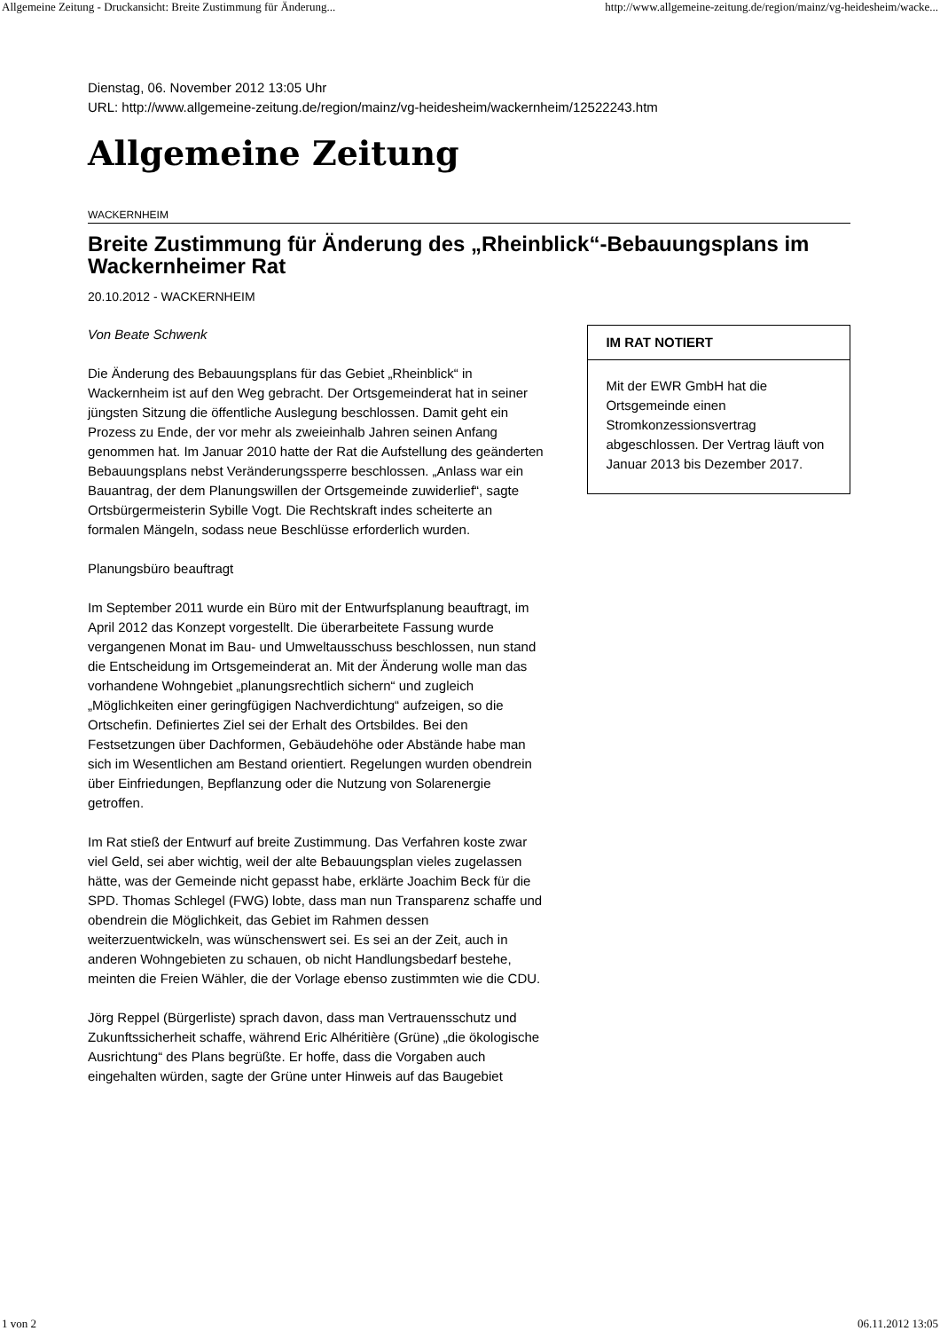Allgemeine Zeitung - Druckansicht: Breite Zustimmung für Änderung... http://www.allgemeine-zeitung.de/region/mainz/vg-heidesheim/wacke...
Dienstag, 06. November 2012 13:05 Uhr
URL: http://www.allgemeine-zeitung.de/region/mainz/vg-heidesheim/wackernheim/12522243.htm
Allgemeine Zeitung
WACKERNHEIM
Breite Zustimmung für Änderung des „Rheinblick“-Bebauungsplans im Wackernheimer Rat
20.10.2012 - WACKERNHEIM
Von Beate Schwenk
Die Änderung des Bebauungsplans für das Gebiet „Rheinblick“ in Wackernheim ist auf den Weg gebracht. Der Ortsgemeinderat hat in seiner jüngsten Sitzung die öffentliche Auslegung beschlossen. Damit geht ein Prozess zu Ende, der vor mehr als zweieinhalb Jahren seinen Anfang genommen hat. Im Januar 2010 hatte der Rat die Aufstellung des geänderten Bebauungsplans nebst Veränderungssperre beschlossen. „Anlass war ein Bauantrag, der dem Planungswillen der Ortsgemeinde zuwiderlief“, sagte Ortsbürgermeisterin Sybille Vogt. Die Rechtskraft indes scheiterte an formalen Mängeln, sodass neue Beschlüsse erforderlich wurden.
Planungsbüro beauftragt
Im September 2011 wurde ein Büro mit der Entwurfsplanung beauftragt, im April 2012 das Konzept vorgestellt. Die überarbeitete Fassung wurde vergangenen Monat im Bau- und Umweltausschuss beschlossen, nun stand die Entscheidung im Ortsgemeinderat an. Mit der Änderung wolle man das vorhandene Wohngebiet „planungsrechtlich sichern“ und zugleich „Möglichkeiten einer geringfügigen Nachverdichtung“ aufzeigen, so die Ortschefin. Definiertes Ziel sei der Erhalt des Ortsbildes. Bei den Festsetzungen über Dachformen, Gebäudehöhe oder Abstände habe man sich im Wesentlichen am Bestand orientiert. Regelungen wurden obendrein über Einfriedungen, Bepflanzung oder die Nutzung von Solarenergie getroffen.
Im Rat stieß der Entwurf auf breite Zustimmung. Das Verfahren koste zwar viel Geld, sei aber wichtig, weil der alte Bebauungsplan vieles zugelassen hätte, was der Gemeinde nicht gepasst habe, erklärte Joachim Beck für die SPD. Thomas Schlegel (FWG) lobte, dass man nun Transparenz schaffe und obendrein die Möglichkeit, das Gebiet im Rahmen dessen weiterzuentwickeln, was wünschenswert sei. Es sei an der Zeit, auch in anderen Wohngebieten zu schauen, ob nicht Handlungsbedarf bestehe, meinten die Freien Wähler, die der Vorlage ebenso zustimmten wie die CDU.
Jörg Reppel (Bürgerliste) sprach davon, dass man Vertrauensschutz und Zukunftssicherheit schaffe, während Eric Alhéritière (Grüne) „die ökologische Ausrichtung“ des Plans begrüßte. Er hoffe, dass die Vorgaben auch eingehalten würden, sagte der Grüne unter Hinweis auf das Baugebiet
IM RAT NOTIERT
Mit der EWR GmbH hat die Ortsgemeinde einen Stromkonzessionsvertrag abgeschlossen. Der Vertrag läuft von Januar 2013 bis Dezember 2017.
1 von 2 06.11.2012 13:05